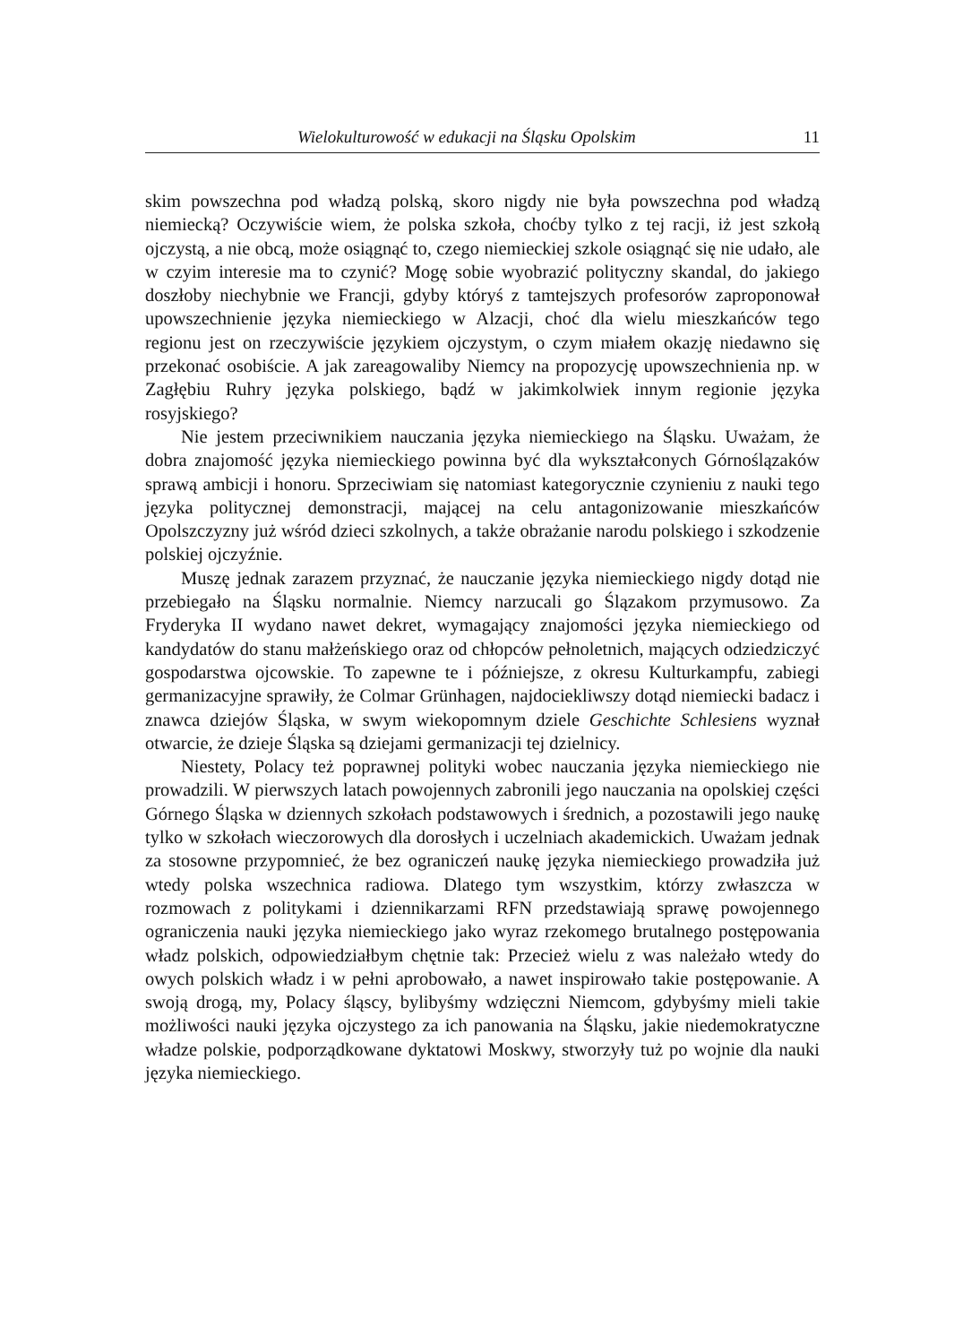Wielokulturowość w edukacji na Śląsku Opolskim 11
skim powszechna pod władzą polską, skoro nigdy nie była powszechna pod władzą niemiecką? Oczywiście wiem, że polska szkoła, choćby tylko z tej racji, iż jest szkołą ojczystą, a nie obcą, może osiągnąć to, czego niemieckiej szkole osiągnąć się nie udało, ale w czyim interesie ma to czynić? Mogę sobie wyobrazić polityczny skandal, do jakiego doszłoby niechybnie we Francji, gdyby któryś z tamtejszych profesorów zaproponował upowszechnienie języka niemieckiego w Alzacji, choć dla wielu mieszkańców tego regionu jest on rzeczywiście językiem ojczystym, o czym miałem okazję niedawno się przekonać osobiście. A jak zareagowaliby Niemcy na propozycję upowszechnienia np. w Zagłębiu Ruhry języka polskiego, bądź w jakimkolwiek innym regionie języka rosyjskiego?
Nie jestem przeciwnikiem nauczania języka niemieckiego na Śląsku. Uważam, że dobra znajomość języka niemieckiego powinna być dla wykształconych Górnoślązaków sprawą ambicji i honoru. Sprzeciwiam się natomiast kategorycznie czynieniu z nauki tego języka politycznej demonstracji, mającej na celu antagonizowanie mieszkańców Opolszczyzny już wśród dzieci szkolnych, a także obrażanie narodu polskiego i szkodzenie polskiej ojczyźnie.
Muszę jednak zarazem przyznać, że nauczanie języka niemieckiego nigdy dotąd nie przebiegało na Śląsku normalnie. Niemcy narzucali go Ślązakom przymusowo. Za Fryderyka II wydano nawet dekret, wymagający znajomości języka niemieckiego od kandydatów do stanu małżeńskiego oraz od chłopców pełnoletnich, mających odziedziczyć gospodarstwa ojcowskie. To zapewne te i późniejsze, z okresu Kulturkampfu, zabiegi germanizacyjne sprawiły, że Colmar Grünhagen, najdociekliwszy dotąd niemiecki badacz i znawca dziejów Śląska, w swym wiekopomnym dziele Geschichte Schlesiens wyznał otwarcie, że dzieje Śląska są dziejami germanizacji tej dzielnicy.
Niestety, Polacy też poprawnej polityki wobec nauczania języka niemieckiego nie prowadzili. W pierwszych latach powojennych zabronili jego nauczania na opolskiej części Górnego Śląska w dziennych szkołach podstawowych i średnich, a pozostawili jego naukę tylko w szkołach wieczorowych dla dorosłych i uczelniach akademickich. Uważam jednak za stosowne przypomnieć, że bez ograniczeń naukę języka niemieckiego prowadziła już wtedy polska wszechnica radiowa. Dlatego tym wszystkim, którzy zwłaszcza w rozmowach z politykami i dziennikarzami RFN przedstawiają sprawę powojennego ograniczenia nauki języka niemieckiego jako wyraz rzekomego brutalnego postępowania władz polskich, odpowiedziałbym chętnie tak: Przecież wielu z was należało wtedy do owych polskich władz i w pełni aprobowało, a nawet inspirowało takie postępowanie. A swoją drogą, my, Polacy śląscy, bylibyśmy wdzięczni Niemcom, gdybyśmy mieli takie możliwości nauki języka ojczystego za ich panowania na Śląsku, jakie niedemokratyczne władze polskie, podporządkowane dyktatowi Moskwy, stworzyły tuż po wojnie dla nauki języka niemieckiego.